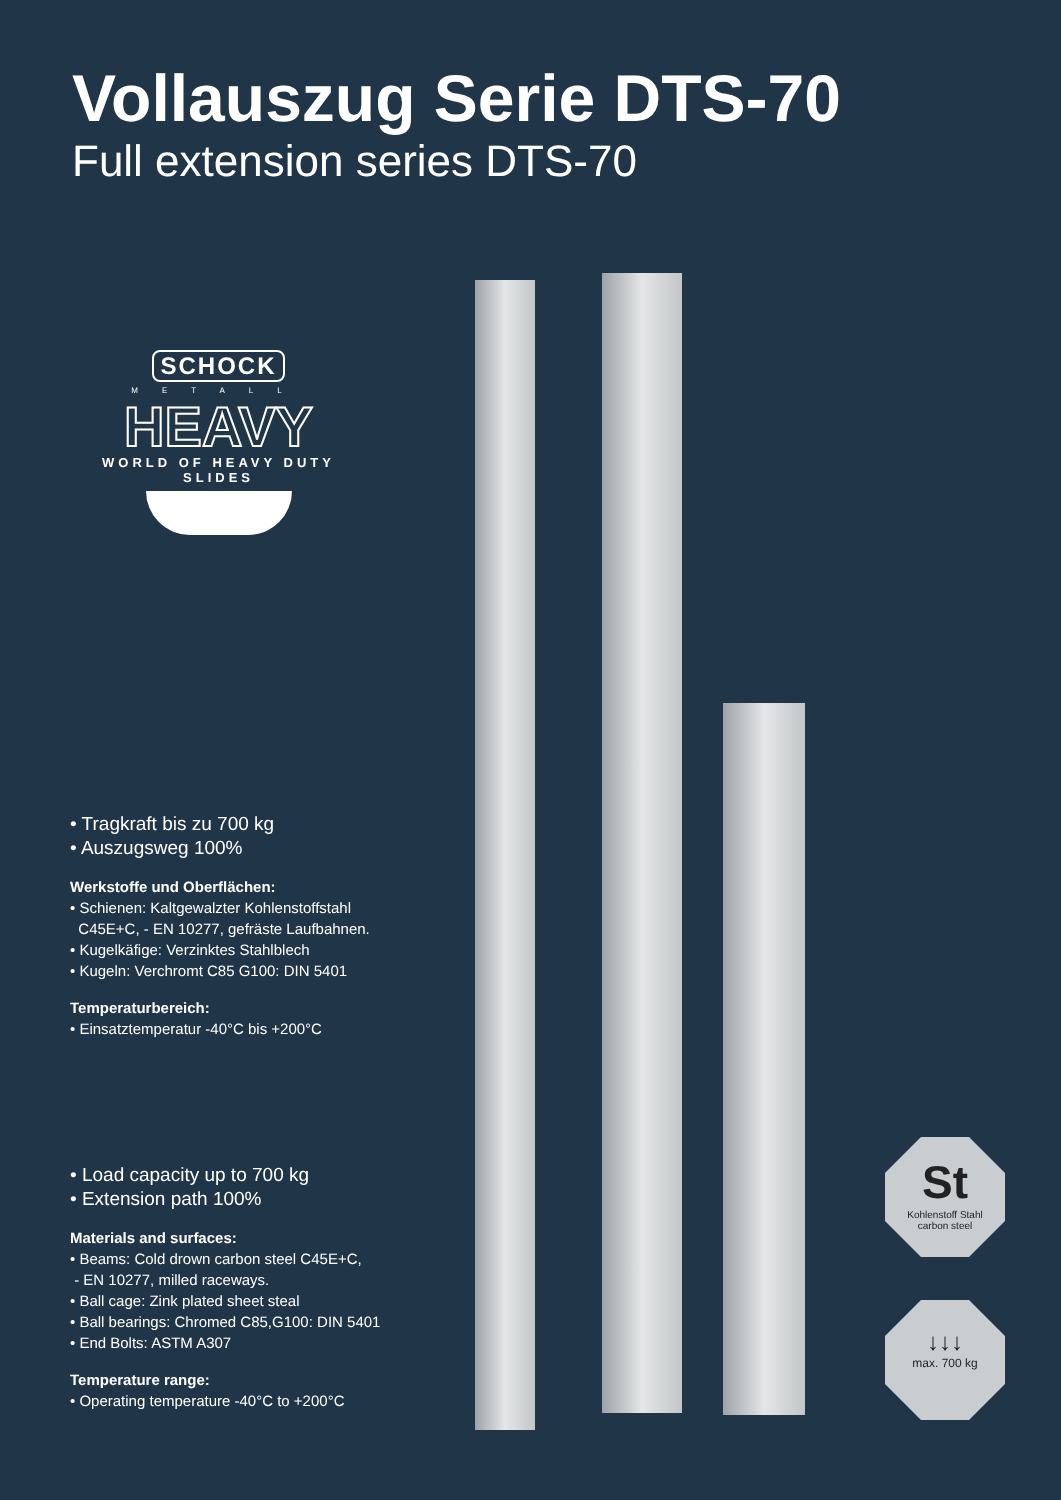Vollauszug Serie DTS-70
Full extension series DTS-70
SCHOCK
METALL
HEAVY
WORLD OF HEAVY DUTY SLIDES
• Tragkraft bis zu 700 kg
• Auszugsweg 100%
Werkstoffe und Oberflächen:
• Schienen: Kaltgewalzter Kohlenstoffstahl
C45E+C, - EN 10277, gefräste Laufbahnen.
• Kugelkäfige: Verzinktes Stahlblech
• Kugeln: Verchromt C85 G100: DIN 5401
Temperaturbereich:
• Einsatztemperatur -40°C bis +200°C
• Load capacity up to 700 kg
• Extension path 100%
Materials and surfaces:
• Beams: Cold drown carbon steel C45E+C,
- EN 10277, milled raceways.
• Ball cage: Zink plated sheet steal
• Ball bearings: Chromed C85,G100: DIN 5401
• End Bolts: ASTM A307
Temperature range:
• Operating temperature -40°C to +200°C
St
Kohlenstoff Stahl
carbon steel
↓↓↓
max. 700 kg